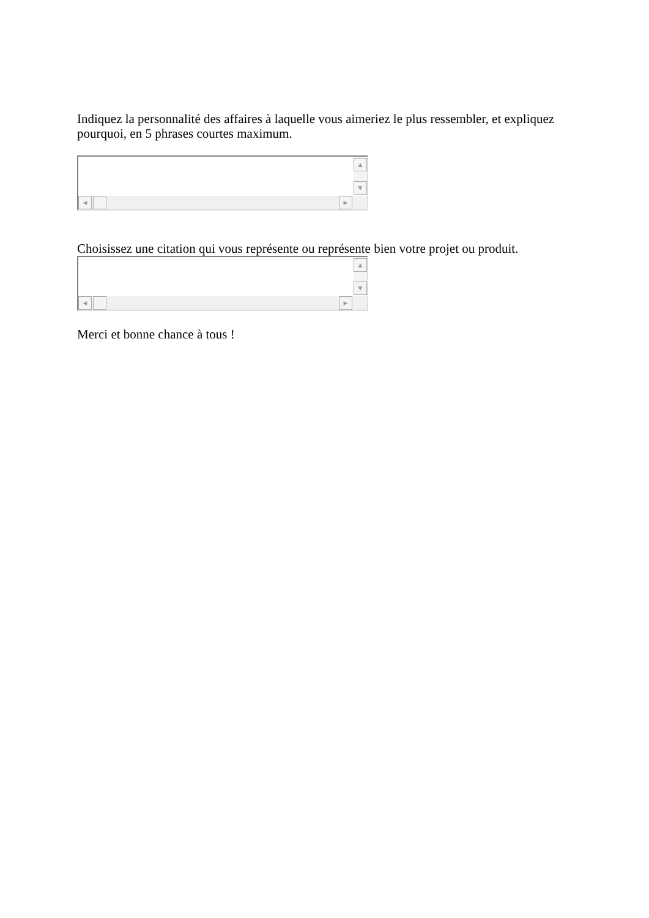Indiquez la personnalité des affaires à laquelle vous aimeriez le plus ressembler, et expliquez pourquoi, en 5 phrases courtes maximum.
▲
▼
◀ ▶
Choisissez une citation qui vous représente ou représente bien votre projet ou produit.
▲
▼
◀ ▶
Merci et bonne chance à tous !